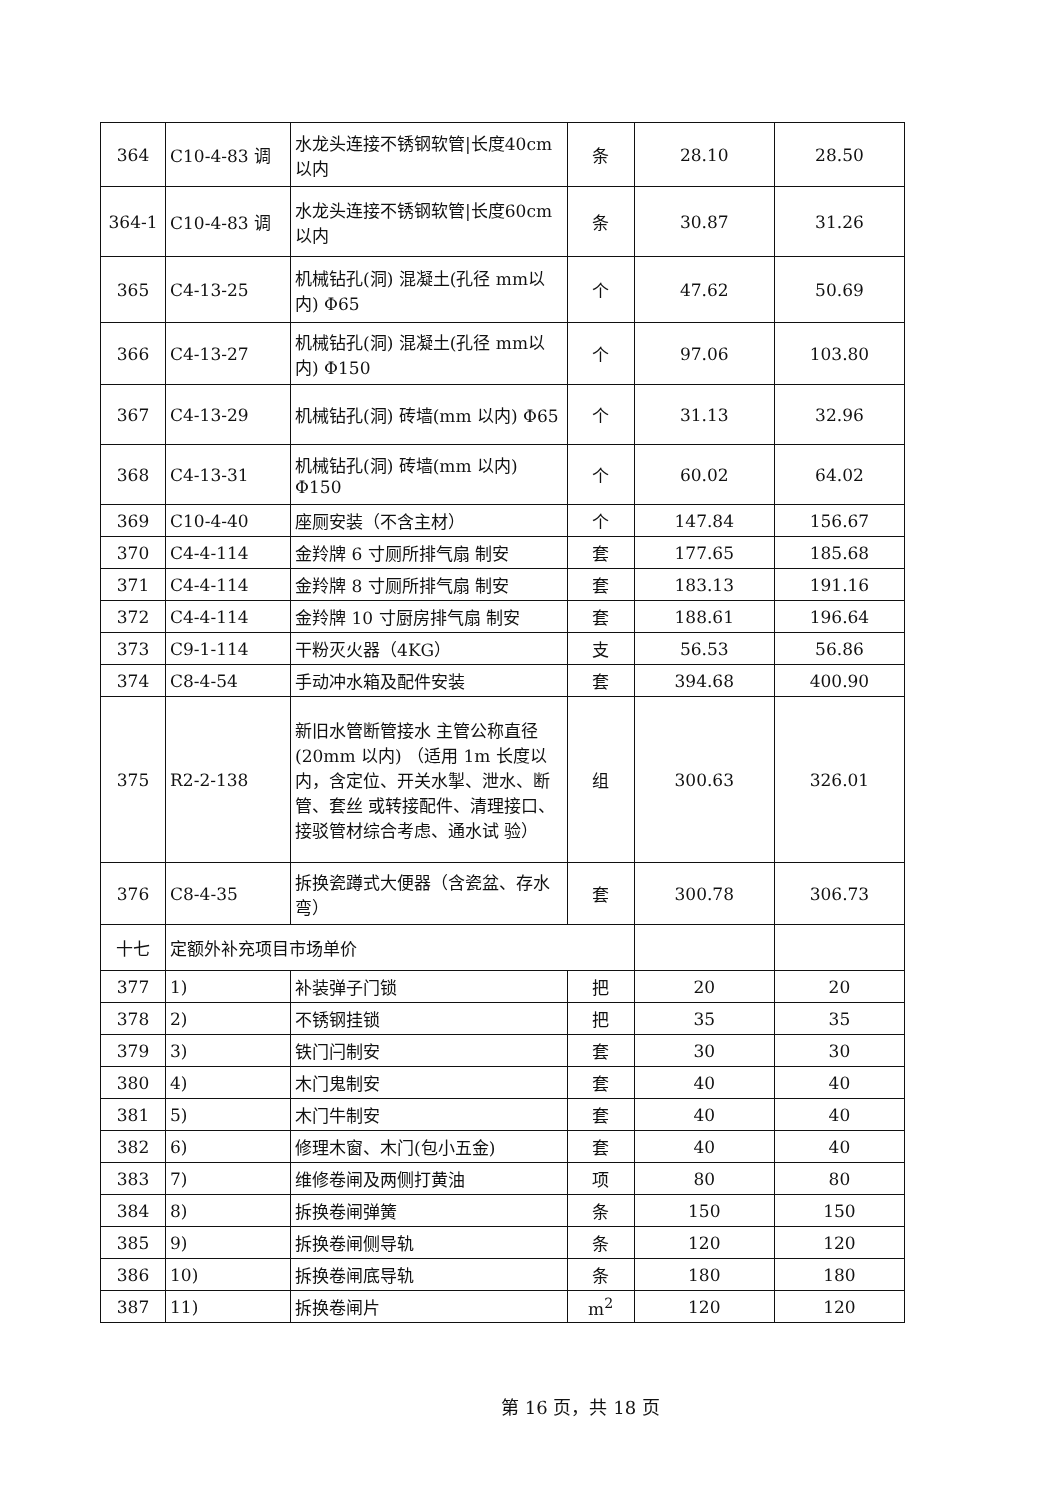| 364 | C10-4-83 调 | 水龙头连接不锈钢软管/长度40cm 以内 | 条 | 28.10 | 28.50 |
| 364-1 | C10-4-83 调 | 水龙头连接不锈钢软管/长度60cm 以内 | 条 | 30.87 | 31.26 |
| 365 | C4-13-25 | 机械钻孔(洞) 混凝土(孔径 mm以内) Φ65 | 个 | 47.62 | 50.69 |
| 366 | C4-13-27 | 机械钻孔(洞) 混凝土(孔径 mm以内) Φ150 | 个 | 97.06 | 103.80 |
| 367 | C4-13-29 | 机械钻孔(洞) 砖墙(mm 以内) Φ65 | 个 | 31.13 | 32.96 |
| 368 | C4-13-31 | 机械钻孔(洞) 砖墙(mm 以内) Φ150 | 个 | 60.02 | 64.02 |
| 369 | C10-4-40 | 座厕安装（不含主材） | 个 | 147.84 | 156.67 |
| 370 | C4-4-114 | 金羚牌 6 寸厕所排气扇 制安 | 套 | 177.65 | 185.68 |
| 371 | C4-4-114 | 金羚牌 8 寸厕所排气扇 制安 | 套 | 183.13 | 191.16 |
| 372 | C4-4-114 | 金羚牌 10 寸厨房排气扇 制安 | 套 | 188.61 | 196.64 |
| 373 | C9-1-114 | 干粉灭火器（4KG） | 支 | 56.53 | 56.86 |
| 374 | C8-4-54 | 手动冲水箱及配件安装 | 套 | 394.68 | 400.90 |
| 375 | R2-2-138 | 新旧水管断管接水 主管公称直径(20mm 以内) （适用 1m 长度以内，含定位、开关水掣、泄水、断管、套丝 或转接配件、清理接口、接驳管材综合考虑、通水试 验） | 组 | 300.63 | 326.01 |
| 376 | C8-4-35 | 拆换瓷蹲式大便器（含瓷盆、存水弯） | 套 | 300.78 | 306.73 |
| 十七 | 定额外补充项目市场单价 | | | | |
| 377 | 1) | 补装弹子门锁 | 把 | 20 | 20 |
| 378 | 2) | 不锈钢挂锁 | 把 | 35 | 35 |
| 379 | 3) | 铁门闩制安 | 套 | 30 | 30 |
| 380 | 4) | 木门鬼制安 | 套 | 40 | 40 |
| 381 | 5) | 木门牛制安 | 套 | 40 | 40 |
| 382 | 6) | 修理木窗、木门(包小五金) | 套 | 40 | 40 |
| 383 | 7) | 维修卷闸及两侧打黄油 | 项 | 80 | 80 |
| 384 | 8) | 拆换卷闸弹簧 | 条 | 150 | 150 |
| 385 | 9) | 拆换卷闸侧导轨 | 条 | 120 | 120 |
| 386 | 10) | 拆换卷闸底导轨 | 条 | 180 | 180 |
| 387 | 11) | 拆换卷闸片 | m<sup>2</sup> | 120 | 120 |
第 16 页，共 18 页